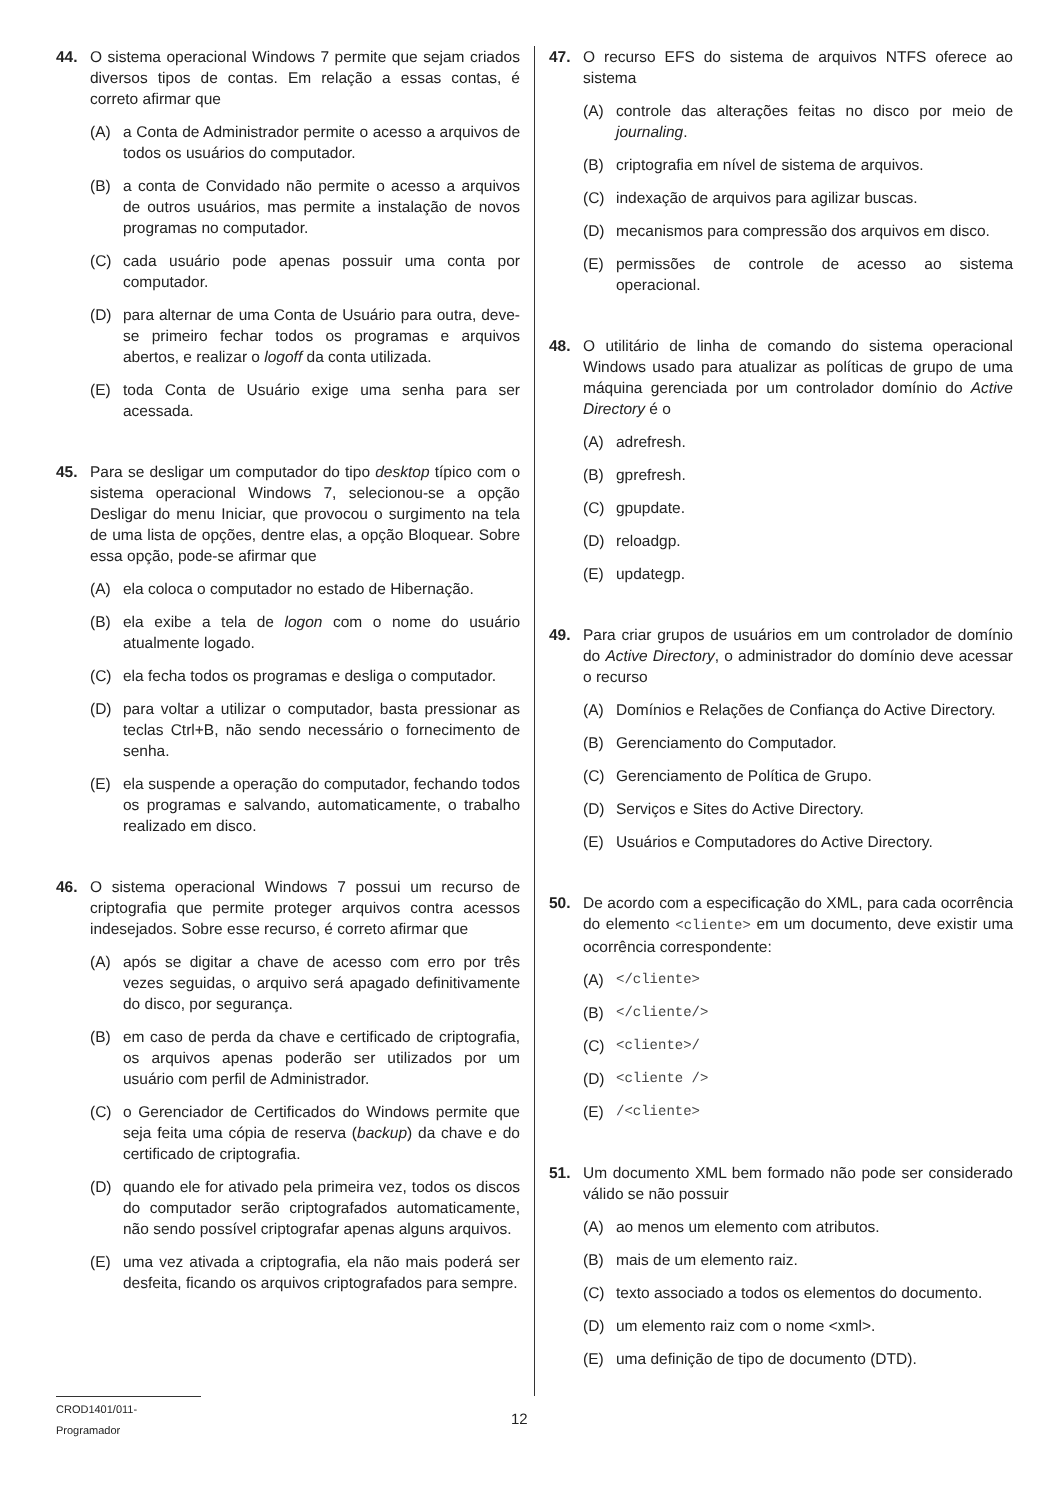44. O sistema operacional Windows 7 permite que sejam criados diversos tipos de contas. Em relação a essas contas, é correto afirmar que
(A) a Conta de Administrador permite o acesso a arquivos de todos os usuários do computador.
(B) a conta de Convidado não permite o acesso a arquivos de outros usuários, mas permite a instalação de novos programas no computador.
(C) cada usuário pode apenas possuir uma conta por computador.
(D) para alternar de uma Conta de Usuário para outra, deve-se primeiro fechar todos os programas e arquivos abertos, e realizar o logoff da conta utilizada.
(E) toda Conta de Usuário exige uma senha para ser acessada.
45. Para se desligar um computador do tipo desktop típico com o sistema operacional Windows 7, selecionou-se a opção Desligar do menu Iniciar, que provocou o surgimento na tela de uma lista de opções, dentre elas, a opção Bloquear. Sobre essa opção, pode-se afirmar que
(A) ela coloca o computador no estado de Hibernação.
(B) ela exibe a tela de logon com o nome do usuário atualmente logado.
(C) ela fecha todos os programas e desliga o computador.
(D) para voltar a utilizar o computador, basta pressionar as teclas Ctrl+B, não sendo necessário o fornecimento de senha.
(E) ela suspende a operação do computador, fechando todos os programas e salvando, automaticamente, o trabalho realizado em disco.
46. O sistema operacional Windows 7 possui um recurso de criptografia que permite proteger arquivos contra acessos indesejados. Sobre esse recurso, é correto afirmar que
(A) após se digitar a chave de acesso com erro por três vezes seguidas, o arquivo será apagado definitivamente do disco, por segurança.
(B) em caso de perda da chave e certificado de criptografia, os arquivos apenas poderão ser utilizados por um usuário com perfil de Administrador.
(C) o Gerenciador de Certificados do Windows permite que seja feita uma cópia de reserva (backup) da chave e do certificado de criptografia.
(D) quando ele for ativado pela primeira vez, todos os discos do computador serão criptografados automaticamente, não sendo possível criptografar apenas alguns arquivos.
(E) uma vez ativada a criptografia, ela não mais poderá ser desfeita, ficando os arquivos criptografados para sempre.
47. O recurso EFS do sistema de arquivos NTFS oferece ao sistema
(A) controle das alterações feitas no disco por meio de journaling.
(B) criptografia em nível de sistema de arquivos.
(C) indexação de arquivos para agilizar buscas.
(D) mecanismos para compressão dos arquivos em disco.
(E) permissões de controle de acesso ao sistema operacional.
48. O utilitário de linha de comando do sistema operacional Windows usado para atualizar as políticas de grupo de uma máquina gerenciada por um controlador domínio do Active Directory é o
(A) adrefresh.
(B) gprefresh.
(C) gpupdate.
(D) reloadgp.
(E) updategp.
49. Para criar grupos de usuários em um controlador de domínio do Active Directory, o administrador do domínio deve acessar o recurso
(A) Domínios e Relações de Confiança do Active Directory.
(B) Gerenciamento do Computador.
(C) Gerenciamento de Política de Grupo.
(D) Serviços e Sites do Active Directory.
(E) Usuários e Computadores do Active Directory.
50. De acordo com a especificação do XML, para cada ocorrência do elemento <cliente> em um documento, deve existir uma ocorrência correspondente:
(A) </cliente>
(B) </cliente/>
(C) <cliente>/
(D) <cliente />
(E) /<cliente>
51. Um documento XML bem formado não pode ser considerado válido se não possuir
(A) ao menos um elemento com atributos.
(B) mais de um elemento raiz.
(C) texto associado a todos os elementos do documento.
(D) um elemento raiz com o nome <xml>.
(E) uma definição de tipo de documento (DTD).
CROD1401/011-Programador 12